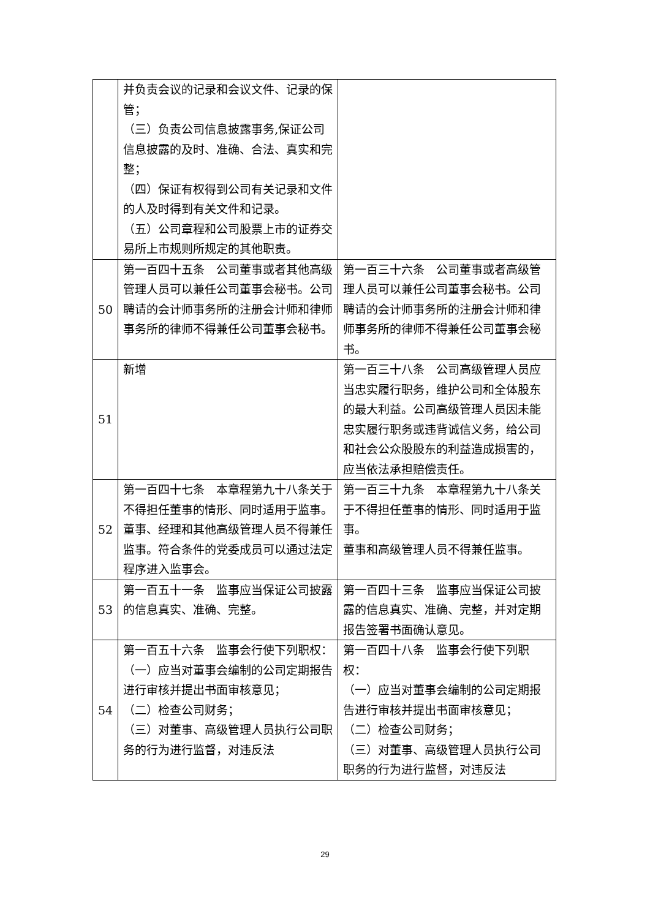| | 并负责会议的记录和会议文件、记录的保管； （三）负责公司信息披露事务,保证公司信息披露的及时、准确、合法、真实和完整； （四）保证有权得到公司有关记录和文件的人及时得到有关文件和记录。 （五）公司章程和公司股票上市的证券交易所上市规则所规定的其他职责。 | |
| 50 | 第一百四十五条 公司董事或者其他高级管理人员可以兼任公司董事会秘书。公司聘请的会计师事务所的注册会计师和律师事务所的律师不得兼任公司董事会秘书。 | 第一百三十六条 公司董事或者高级管理人员可以兼任公司董事会秘书。公司聘请的会计师事务所的注册会计师和律师事务所的律师不得兼任公司董事会秘书。 |
| 51 | 新增 | 第一百三十八条 公司高级管理人员应当忠实履行职务，维护公司和全体股东的最大利益。公司高级管理人员因未能忠实履行职务或违背诚信义务，给公司和社会公众股股东的利益造成损害的，应当依法承担赔偿责任。 |
| 52 | 第一百四十七条 本章程第九十八条关于不得担任董事的情形、同时适用于监事。 董事、经理和其他高级管理人员不得兼任监事。符合条件的党委成员可以通过法定程序进入监事会。 | 第一百三十九条 本章程第九十八条关于不得担任董事的情形、同时适用于监事。 董事和高级管理人员不得兼任监事。 |
| 53 | 第一百五十一条 监事应当保证公司披露的信息真实、准确、完整。 | 第一百四十三条 监事应当保证公司披露的信息真实、准确、完整，并对定期报告签署书面确认意见。 |
| 54 | 第一百五十六条 监事会行使下列职权： （一）应当对董事会编制的公司定期报告进行审核并提出书面审核意见； （二）检查公司财务； （三）对董事、高级管理人员执行公司职务的行为进行监督，对违反法 | 第一百四十八条 监事会行使下列职权： （一）应当对董事会编制的公司定期报告进行审核并提出书面审核意见； （二）检查公司财务； （三）对董事、高级管理人员执行公司职务的行为进行监督，对违反法 |
29